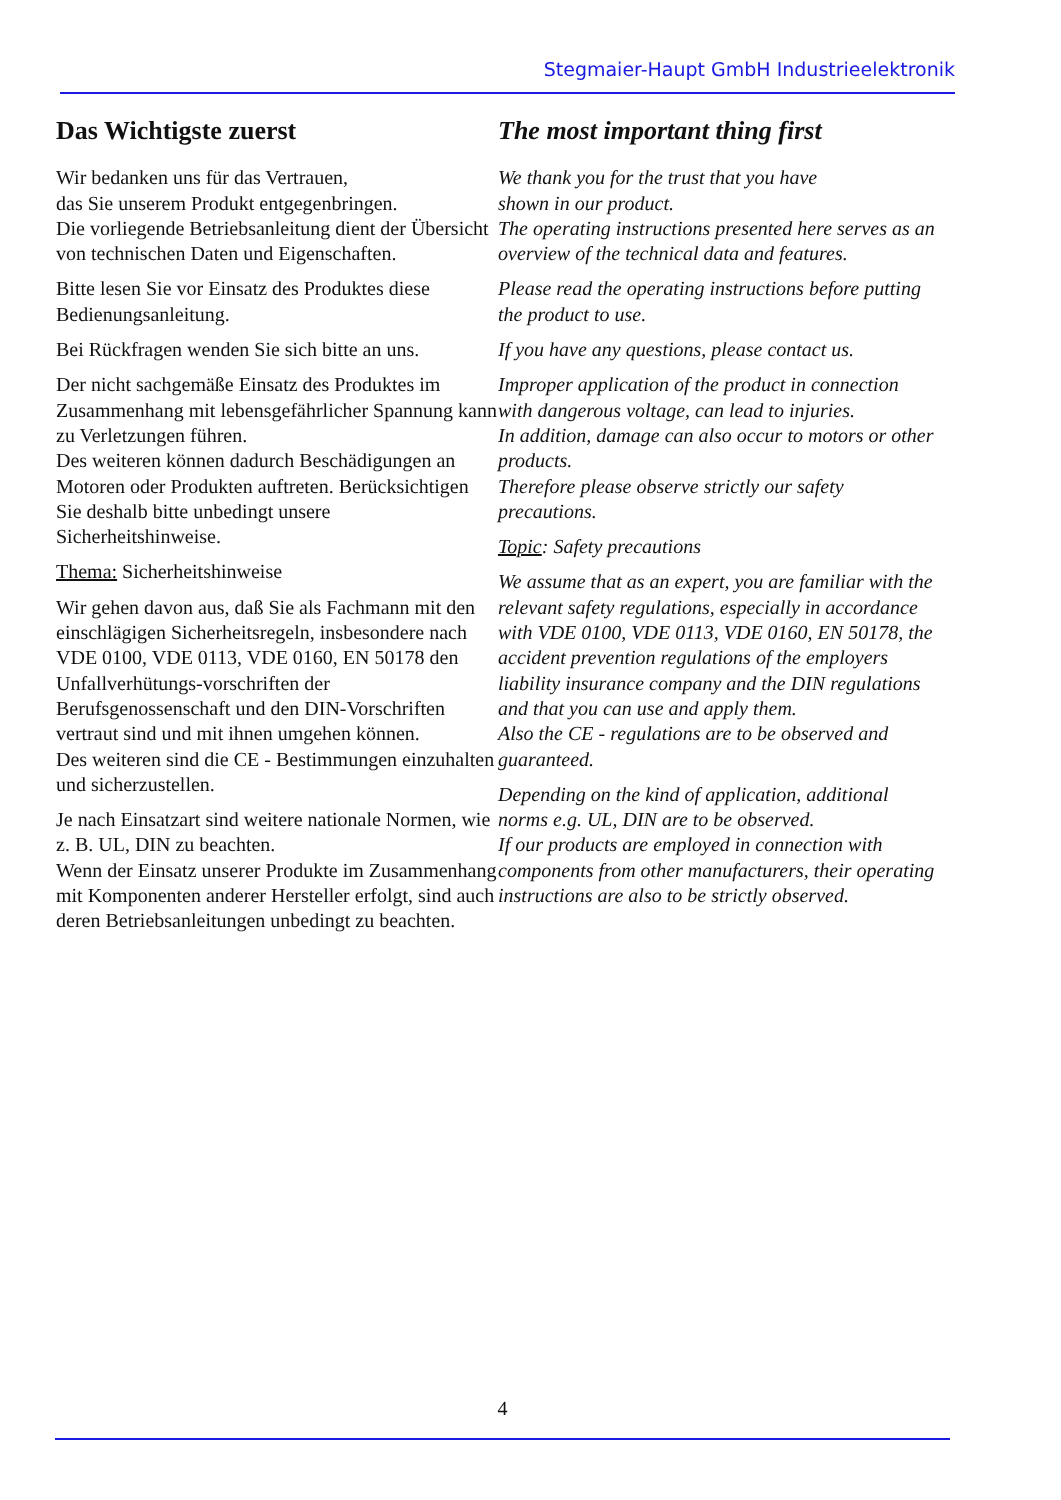Stegmaier-Haupt GmbH Industrieelektronik
Das Wichtigste zuerst
Wir bedanken uns für das Vertrauen,
das Sie unserem Produkt entgegenbringen.
Die vorliegende Betriebsanleitung dient der Übersicht von technischen Daten und Eigenschaften.
Bitte lesen Sie vor Einsatz des Produktes diese Bedienungsanleitung.
Bei Rückfragen wenden Sie sich bitte an uns.
Der nicht sachgemäße Einsatz des Produktes im Zusammenhang mit lebensgefährlicher Spannung kann zu Verletzungen führen.
Des weiteren können dadurch Beschädigungen an Motoren oder Produkten auftreten. Berücksichtigen Sie deshalb bitte unbedingt unsere Sicherheitshinweise.
Thema: Sicherheitshinweise
Wir gehen davon aus, daß Sie als Fachmann mit den einschlägigen Sicherheitsregeln, insbesondere nach VDE 0100, VDE 0113, VDE 0160, EN 50178 den Unfallverhütungs-vorschriften der Berufsgenossenschaft und den DIN-Vorschriften vertraut sind und mit ihnen umgehen können.
Des weiteren sind die CE - Bestimmungen einzuhalten und sicherzustellen.
Je nach Einsatzart sind weitere nationale Normen, wie z. B. UL, DIN zu beachten.
Wenn der Einsatz unserer Produkte im Zusammenhang mit Komponenten anderer Hersteller erfolgt, sind auch deren Betriebsanleitungen unbedingt zu beachten.
The most important thing first
We thank you for the trust that you have
shown in our product.
The operating instructions presented here serves as an overview of the technical data and features.
Please read the operating instructions before putting the product to use.
If you have any questions, please contact us.
Improper application of the product in connection with dangerous voltage, can lead to injuries.
In addition, damage can also occur to motors or other products.
Therefore please observe strictly our safety precautions.
Topic: Safety precautions
We assume that as an expert, you are familiar with the relevant safety regulations, especially in accordance with VDE 0100, VDE 0113, VDE 0160, EN 50178, the accident prevention regulations of the employers liability insurance company and the DIN regulations and that you can use and apply them.
Also the CE - regulations are to be observed and guaranteed.
Depending on the kind of application, additional norms e.g. UL, DIN are to be observed.
If our products are employed in connection with components from other manufacturers, their operating instructions are also to be strictly observed.
4